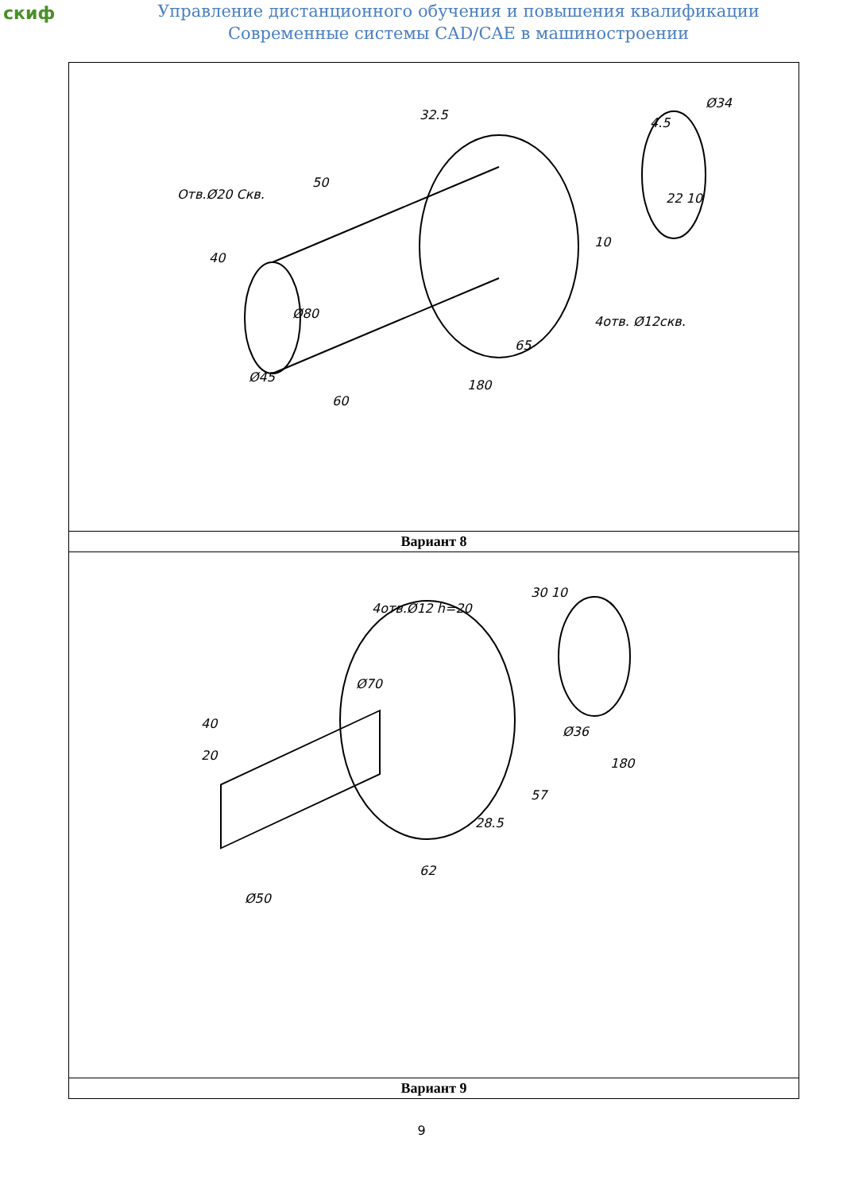скиф
Управление дистанционного обучения и повышения квалификации
Современные системы CAD/CAE в машиностроении
| Отв.Ø20 Скв. 50 32.5 4.5 Ø34 22 10 10 4отв. Ø12скв. 40 Ø80 65 180 60 Ø45 |
| Вариант 8 |
| 4отв.Ø12 h=20 30 10 40 20 Ø70 Ø36 180 57 28.5 62 Ø50 |
| Вариант 9 |
9